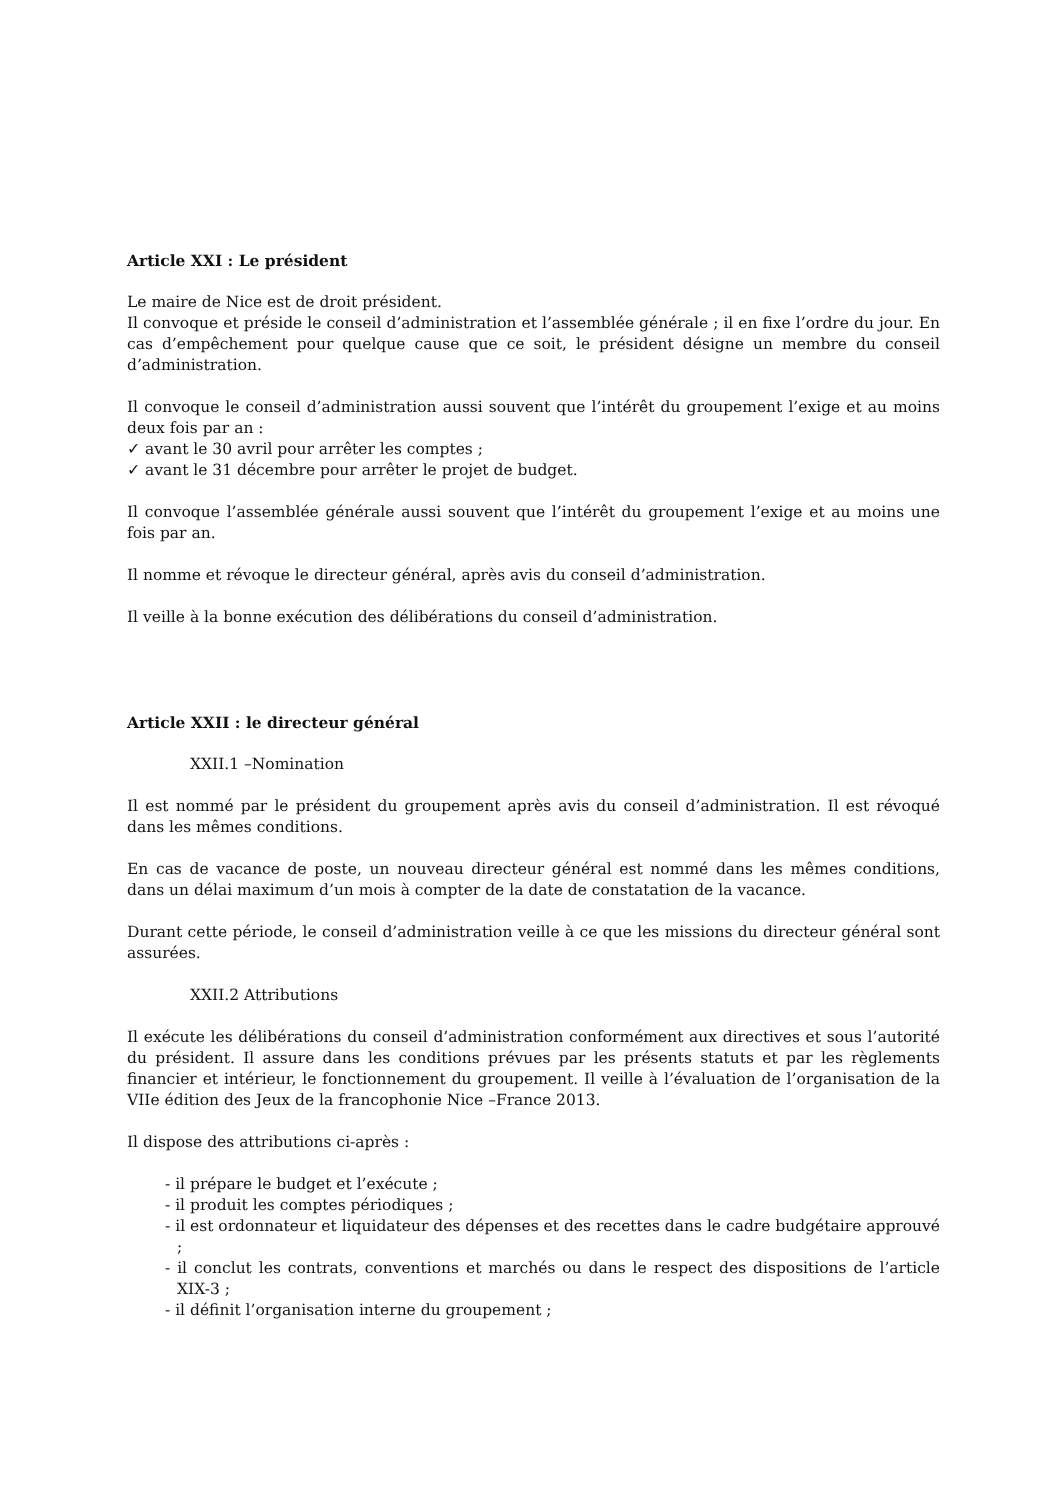Article XXI : Le président
Le maire de Nice est de droit président.
Il convoque et préside le conseil d’administration et l’assemblée générale ; il en fixe l’ordre du jour. En cas d’empêchement pour quelque cause que ce soit, le président désigne un membre du conseil d’administration.
Il convoque le conseil d’administration aussi souvent que l’intérêt du groupement l’exige et au moins deux fois par an :
✓ avant le 30 avril pour arrêter les comptes ;
✓ avant le 31 décembre pour arrêter le projet de budget.
Il convoque l’assemblée générale aussi souvent que l’intérêt du groupement l’exige et au moins une fois par an.
Il nomme et révoque le directeur général, après avis du conseil d’administration.
Il veille à la bonne exécution des délibérations du conseil d’administration.
Article XXII : le directeur général
XXII.1 –Nomination
Il est nommé par le président du groupement après avis du conseil d’administration. Il est révoqué dans les mêmes conditions.
En cas de vacance de poste, un nouveau directeur général est nommé dans les mêmes conditions, dans un délai maximum d’un mois à compter de la date de constatation de la vacance.
Durant cette période, le conseil d’administration veille à ce que les missions du directeur général sont assurées.
XXII.2 Attributions
Il exécute les délibérations du conseil d’administration conformément aux directives et sous l’autorité du président. Il assure dans les conditions prévues par les présents statuts et par les règlements financier et intérieur, le fonctionnement du groupement. Il veille à l’évaluation de l’organisation de la VIIe édition des Jeux de la francophonie Nice –France 2013.
Il dispose des attributions ci-après :
- il prépare le budget et l’exécute ;
- il produit les comptes périodiques ;
- il est ordonnateur et liquidateur des dépenses et des recettes dans le cadre budgétaire approuvé ;
- il conclut les contrats, conventions et marchés ou dans le respect des dispositions de l’article XIX-3 ;
- il définit l’organisation interne du groupement ;